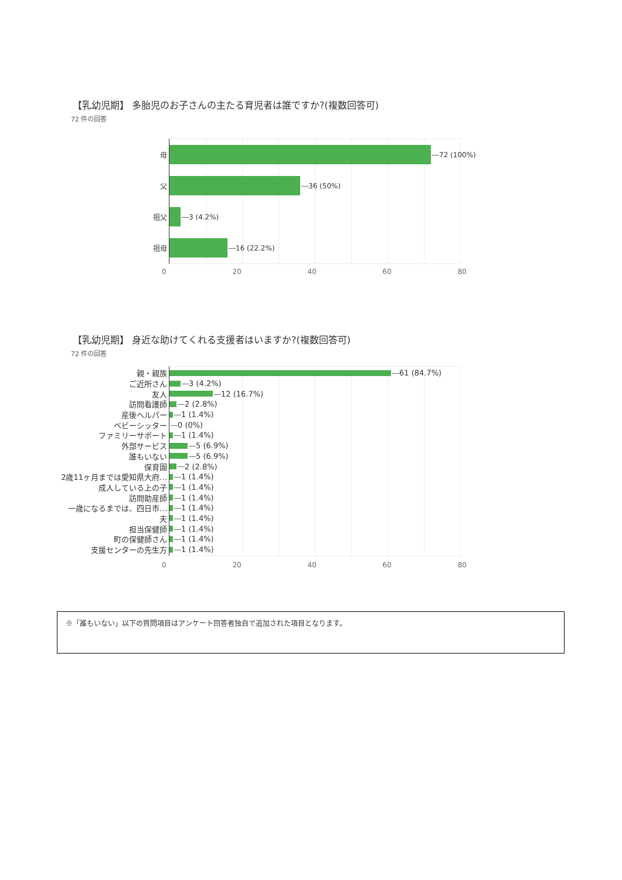【乳幼児期】 多胎児のお子さんの主たる育児者は誰ですか?(複数回答可)
72 件の回答
母
72 (100%)
父
36 (50%)
祖父
3 (4.2%)
祖母
16 (22.2%)
0 20 40 60 80
【乳幼児期】 身近な助けてくれる支援者はいますか?(複数回答可)
72 件の回答
親・親族
61 (84.7%)
ご近所さん
3 (4.2%)
友人
12 (16.7%)
訪問看護師
2 (2.8%)
産後ヘルパー
1 (1.4%)
ベビーシッター 0 (0%)
ファミリーサポート
1 (1.4%)
外部サービス
5 (6.9%)
誰もいない
5 (6.9%)
保育園
2 (2.8%)
2歳11ヶ月までは愛知県大府…
1 (1.4%)
成人している上の子
1 (1.4%)
訪問助産師
1 (1.4%)
一歳になるまでは、四日市…
1 (1.4%)
夫
1 (1.4%)
担当保健師
1 (1.4%)
町の保健師さん
1 (1.4%)
支援センターの先生方
1 (1.4%)
0 20 40 60 80
※「誰もいない」以下の質問項目はアンケート回答者独自で追加された項目となります。